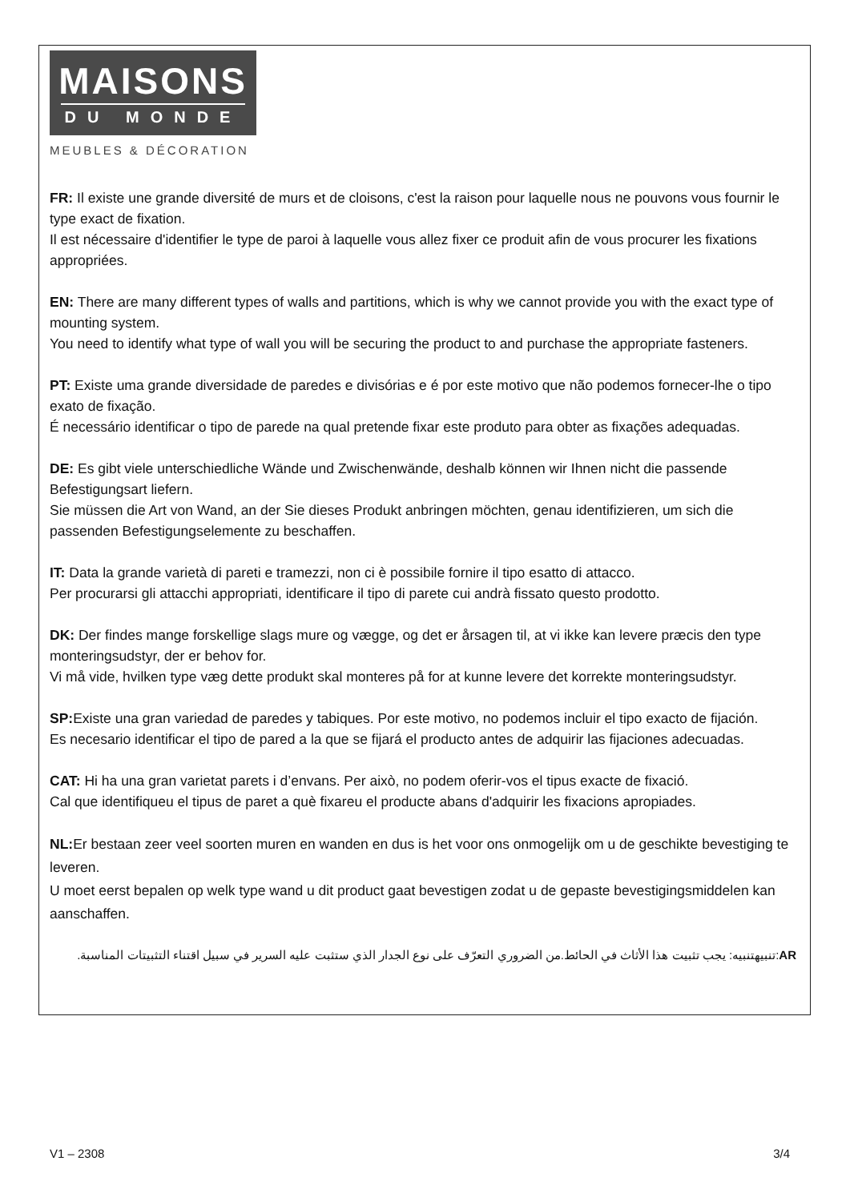MAISONS
DU MONDE
MEUBLES & DÉCORATION
FR: Il existe une grande diversité de murs et de cloisons, c'est la raison pour laquelle nous ne pouvons vous fournir le type exact de fixation.
Il est nécessaire d'identifier le type de paroi à laquelle vous allez fixer ce produit afin de vous procurer les fixations appropriées.
EN: There are many different types of walls and partitions, which is why we cannot provide you with the exact type of mounting system.
You need to identify what type of wall you will be securing the product to and purchase the appropriate fasteners.
PT: Existe uma grande diversidade de paredes e divisórias e é por este motivo que não podemos fornecer-lhe o tipo exato de fixação.
É necessário identificar o tipo de parede na qual pretende fixar este produto para obter as fixações adequadas.
DE: Es gibt viele unterschiedliche Wände und Zwischenwände, deshalb können wir Ihnen nicht die passende Befestigungsart liefern.
Sie müssen die Art von Wand, an der Sie dieses Produkt anbringen möchten, genau identifizieren, um sich die passenden Befestigungselemente zu beschaffen.
IT: Data la grande varietà di pareti e tramezzi, non ci è possibile fornire il tipo esatto di attacco.
Per procurarsi gli attacchi appropriati, identificare il tipo di parete cui andrà fissato questo prodotto.
DK: Der findes mange forskellige slags mure og vægge, og det er årsagen til, at vi ikke kan levere præcis den type monteringsudstyr, der er behov for.
Vi må vide, hvilken type væg dette produkt skal monteres på for at kunne levere det korrekte monteringsudstyr.
SP: Existe una gran variedad de paredes y tabiques. Por este motivo, no podemos incluir el tipo exacto de fijación.
Es necesario identificar el tipo de pared a la que se fijará el producto antes de adquirir las fijaciones adecuadas.
CAT: Hi ha una gran varietat parets i d’envans. Per això, no podem oferir-vos el tipus exacte de fixació.
Cal que identifiqueu el tipus de paret a què fixareu el producte abans d'adquirir les fixacions apropiades.
NL: Er bestaan zeer veel soorten muren en wanden en dus is het voor ons onmogelijk om u de geschikte bevestiging te leveren.
U moet eerst bepalen op welk type wand u dit product gaat bevestigen zodat u de gepaste bevestigingsmiddelen kan aanschaffen.
AR:تنبيهتنبيه: يجب تثبيت هذا الأثاث في الحائط.من الضروري التعرّف على نوع الجدار الذي ستثبت عليه السرير في سبيل اقتناء التثبيتات المناسبة.
V1 – 2308 3/4